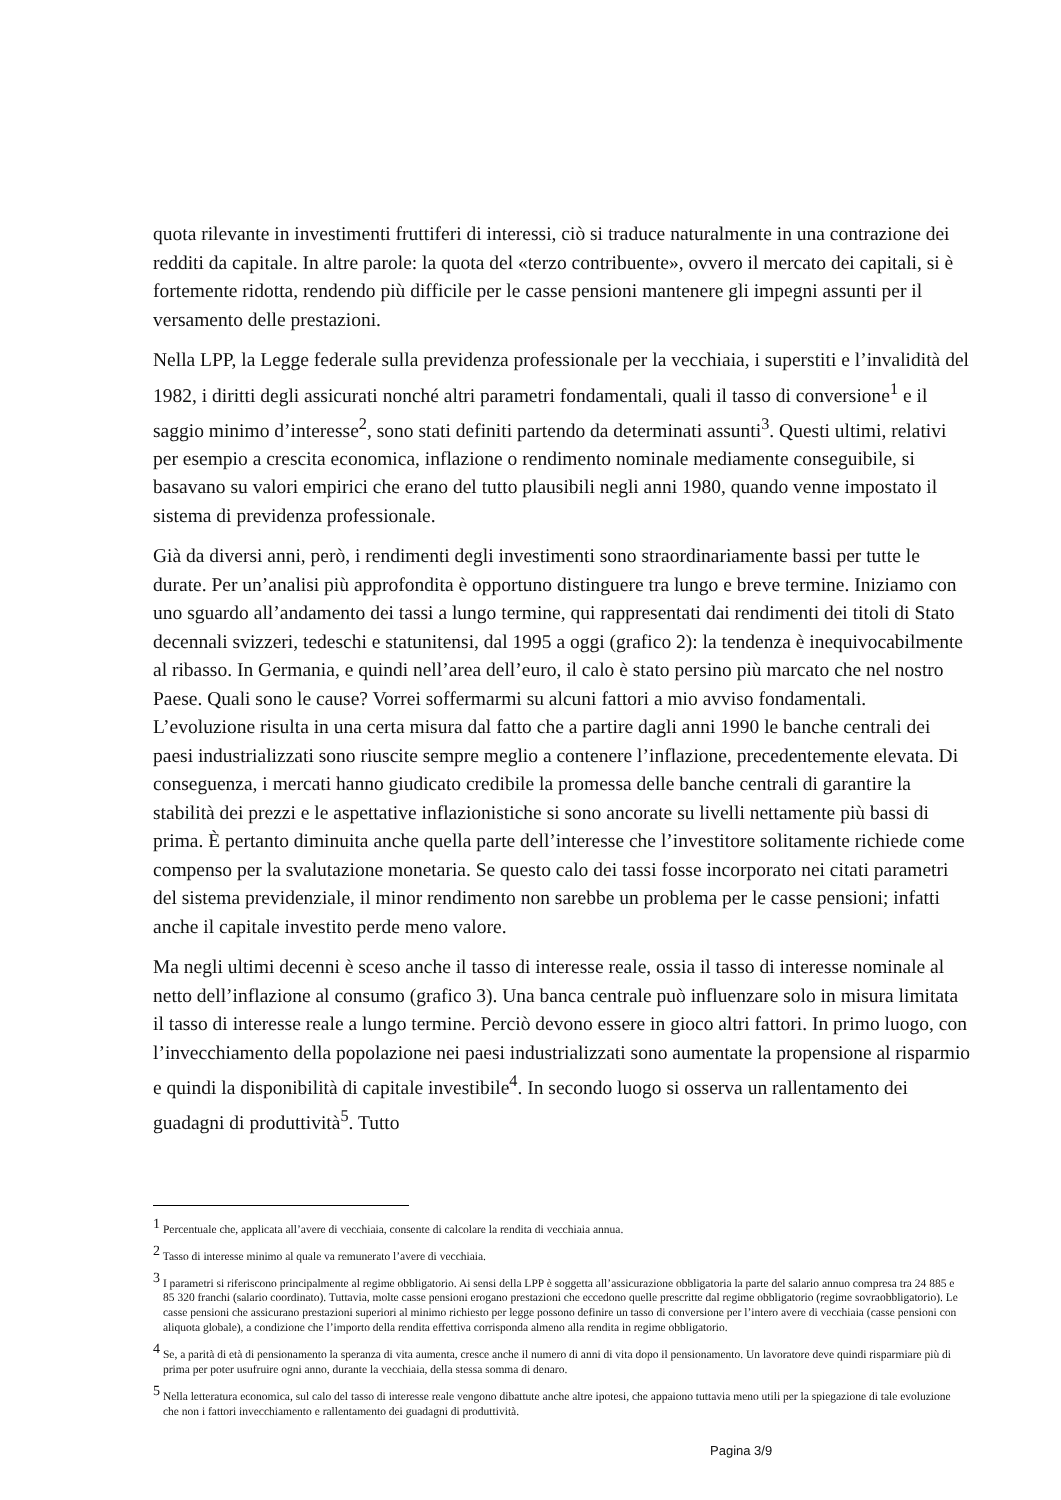quota rilevante in investimenti fruttiferi di interessi, ciò si traduce naturalmente in una contrazione dei redditi da capitale. In altre parole: la quota del «terzo contribuente», ovvero il mercato dei capitali, si è fortemente ridotta, rendendo più difficile per le casse pensioni mantenere gli impegni assunti per il versamento delle prestazioni.
Nella LPP, la Legge federale sulla previdenza professionale per la vecchiaia, i superstiti e l’invalidità del 1982, i diritti degli assicurati nonché altri parametri fondamentali, quali il tasso di conversione<sup>1</sup> e il saggio minimo d’interesse<sup>2</sup>, sono stati definiti partendo da determinati assunti<sup>3</sup>. Questi ultimi, relativi per esempio a crescita economica, inflazione o rendimento nominale mediamente conseguibile, si basavano su valori empirici che erano del tutto plausibili negli anni 1980, quando venne impostato il sistema di previdenza professionale.
Già da diversi anni, però, i rendimenti degli investimenti sono straordinariamente bassi per tutte le durate. Per un’analisi più approfondita è opportuno distinguere tra lungo e breve termine. Iniziamo con uno sguardo all’andamento dei tassi a lungo termine, qui rappresentati dai rendimenti dei titoli di Stato decennali svizzeri, tedeschi e statunitensi, dal 1995 a oggi (grafico 2): la tendenza è inequivocabilmente al ribasso. In Germania, e quindi nell’area dell’euro, il calo è stato persino più marcato che nel nostro Paese. Quali sono le cause? Vorrei soffermarmi su alcuni fattori a mio avviso fondamentali. L’evoluzione risulta in una certa misura dal fatto che a partire dagli anni 1990 le banche centrali dei paesi industrializzati sono riuscite sempre meglio a contenere l’inflazione, precedentemente elevata. Di conseguenza, i mercati hanno giudicato credibile la promessa delle banche centrali di garantire la stabilità dei prezzi e le aspettative inflazionistiche si sono ancorate su livelli nettamente più bassi di prima. È pertanto diminuita anche quella parte dell’interesse che l’investitore solitamente richiede come compenso per la svalutazione monetaria. Se questo calo dei tassi fosse incorporato nei citati parametri del sistema previdenziale, il minor rendimento non sarebbe un problema per le casse pensioni; infatti anche il capitale investito perde meno valore.
Ma negli ultimi decenni è sceso anche il tasso di interesse reale, ossia il tasso di interesse nominale al netto dell’inflazione al consumo (grafico 3). Una banca centrale può influenzare solo in misura limitata il tasso di interesse reale a lungo termine. Perciò devono essere in gioco altri fattori. In primo luogo, con l’invecchiamento della popolazione nei paesi industrializzati sono aumentate la propensione al risparmio e quindi la disponibilità di capitale investibile<sup>4</sup>. In secondo luogo si osserva un rallentamento dei guadagni di produttività<sup>5</sup>. Tutto
<sup>1</sup> Percentuale che, applicata all’avere di vecchiaia, consente di calcolare la rendita di vecchiaia annua.
<sup>2</sup> Tasso di interesse minimo al quale va remunerato l’avere di vecchiaia.
<sup>3</sup> I parametri si riferiscono principalmente al regime obbligatorio. Ai sensi della LPP è soggetta all’assicurazione obbligatoria la parte del salario annuo compresa tra 24 885 e 85 320 franchi (salario coordinato). Tuttavia, molte casse pensioni erogano prestazioni che eccedono quelle prescritte dal regime obbligatorio (regime sovraobbligatorio). Le casse pensioni che assicurano prestazioni superiori al minimo richiesto per legge possono definire un tasso di conversione per l’intero avere di vecchiaia (casse pensioni con aliquota globale), a condizione che l’importo della rendita effettiva corrisponda almeno alla rendita in regime obbligatorio.
<sup>4</sup> Se, a parità di età di pensionamento la speranza di vita aumenta, cresce anche il numero di anni di vita dopo il pensionamento. Un lavoratore deve quindi risparmiare più di prima per poter usufruire ogni anno, durante la vecchiaia, della stessa somma di denaro.
<sup>5</sup> Nella letteratura economica, sul calo del tasso di interesse reale vengono dibattute anche altre ipotesi, che appaiono tuttavia meno utili per la spiegazione di tale evoluzione che non i fattori invecchiamento e rallentamento dei guadagni di produttività.
Pagina 3/9